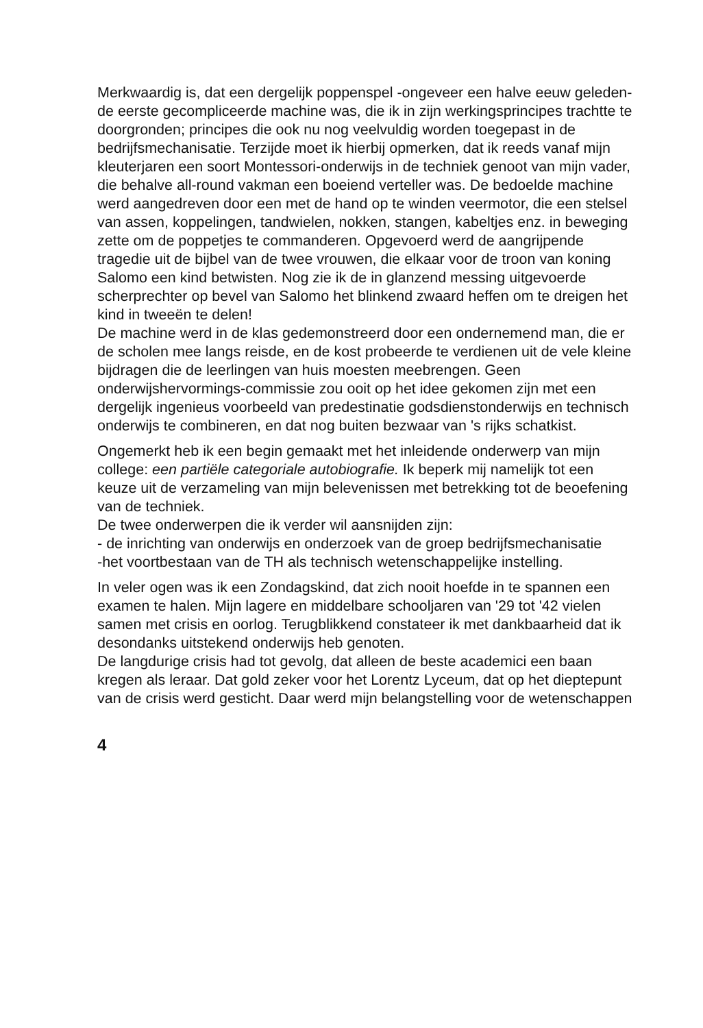Merkwaardig is, dat een dergelijk poppenspel -ongeveer een halve eeuw geleden- de eerste gecompliceerde machine was, die ik in zijn werkingsprincipes trachtte te doorgronden; principes die ook nu nog veelvuldig worden toegepast in de bedrijfsmechanisatie. Terzijde moet ik hierbij opmerken, dat ik reeds vanaf mijn kleuterjaren een soort Montessori-onderwijs in de techniek genoot van mijn vader, die behalve all-round vakman een boeiend verteller was. De bedoelde machine werd aangedreven door een met de hand op te winden veermotor, die een stelsel van assen, koppelingen, tandwielen, nokken, stangen, kabeltjes enz. in beweging zette om de poppetjes te commanderen. Opgevoerd werd de aangrijpende tragedie uit de bijbel van de twee vrouwen, die elkaar voor de troon van koning Salomo een kind betwisten. Nog zie ik de in glanzend messing uitgevoerde scherprechter op bevel van Salomo het blinkend zwaard heffen om te dreigen het kind in tweeën te delen!
De machine werd in de klas gedemonstreerd door een ondernemend man, die er de scholen mee langs reisde, en de kost probeerde te verdienen uit de vele kleine bijdragen die de leerlingen van huis moesten meebrengen. Geen onderwijshervormings-commissie zou ooit op het idee gekomen zijn met een dergelijk ingenieus voorbeeld van predestinatie godsdienstonderwijs en technisch onderwijs te combineren, en dat nog buiten bezwaar van 's rijks schatkist.
Ongemerkt heb ik een begin gemaakt met het inleidende onderwerp van mijn college: een partiële categoriale autobiografie. Ik beperk mij namelijk tot een keuze uit de verzameling van mijn belevenissen met betrekking tot de beoefening van de techniek.
De twee onderwerpen die ik verder wil aansnijden zijn:
- de inrichting van onderwijs en onderzoek van de groep bedrijfsmechanisatie
-het voortbestaan van de TH als technisch wetenschappelijke instelling.
In veler ogen was ik een Zondagskind, dat zich nooit hoefde in te spannen een examen te halen. Mijn lagere en middelbare schooljaren van '29 tot '42 vielen samen met crisis en oorlog. Terugblikkend constateer ik met dankbaarheid dat ik desondanks uitstekend onderwijs heb genoten.
De langdurige crisis had tot gevolg, dat alleen de beste academici een baan kregen als leraar. Dat gold zeker voor het Lorentz Lyceum, dat op het dieptepunt van de crisis werd gesticht. Daar werd mijn belangstelling voor de wetenschappen
4